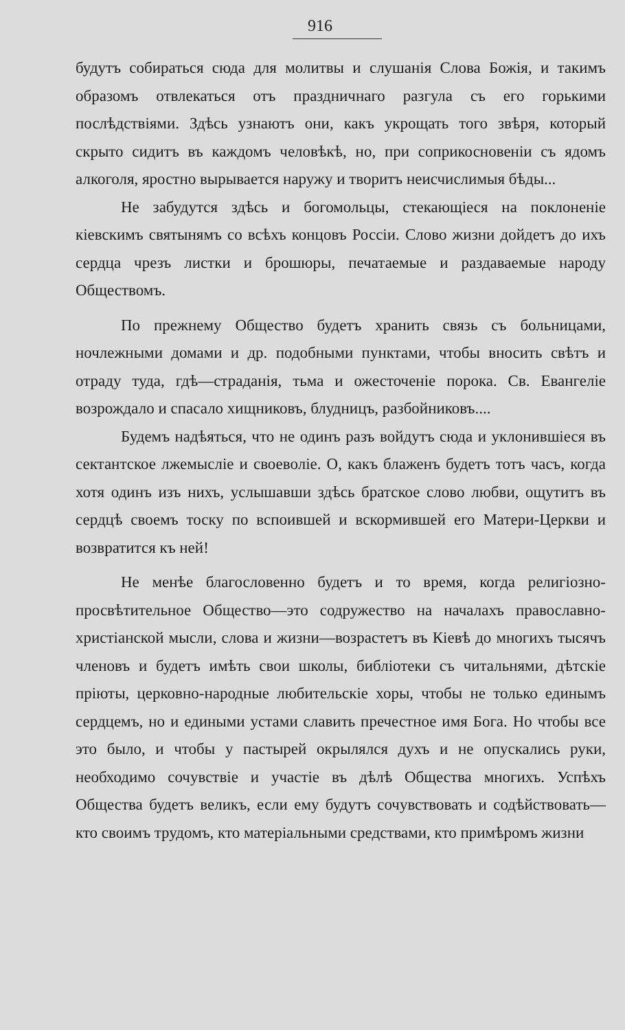916
будутъ собираться сюда для молитвы и слушанія Слова Божія, и такимъ образомъ отвлекаться отъ праздничнаго разгула съ его горькими послѣдствіями. Здѣсь узнаютъ они, какъ укрощать того звѣря, который скрыто сидитъ въ каждомъ человѣкѣ, но, при соприкосновеніи съ ядомъ алкоголя, яростно вырывается наружу и творитъ неисчислимыя бѣды...
Не забудутся здѣсь и богомольцы, стекающіеся на поклоненіе кіевскимъ святынямъ со всѣхъ концовъ Россіи. Слово жизни дойдетъ до ихъ сердца чрезъ листки и брошюры, печатаемые и раздаваемые народу Обществомъ.
По прежнему Общество будетъ хранить связь съ больницами, ночлежными домами и др. подобными пунктами, чтобы вносить свѣтъ и отраду туда, гдѣ—страданія, тьма и ожесточеніе порока. Св. Евангеліе возрождало и спасало хищниковъ, блудницъ, разбойниковъ....
Будемъ надѣяться, что не одинъ разъ войдутъ сюда и уклонившіеся въ сектантское лжемысліе и своеволіе. О, какъ блаженъ будетъ тотъ часъ, когда хотя одинъ изъ нихъ, услышавши здѣсь братское слово любви, ощутитъ въ сердцѣ своемъ тоску по вспоившей и вскормившей его Матери-Церкви и возвратится къ ней!
Не менѣе благословенно будетъ и то время, когда религіозно-просвѣтительное Общество—это содружество на началахъ православно-христіанской мысли, слова и жизни—возрастетъ въ Кіевѣ до многихъ тысячъ членовъ и будетъ имѣть свои школы, библіотеки съ читальнями, дѣтскіе пріюты, церковно-народные любительскіе хоры, чтобы не только единымъ сердцемъ, но и едиными устами славить пречестное имя Бога. Но чтобы все это было, и чтобы у пастырей окрылялся духъ и не опускались руки, необходимо сочувствіе и участіе въ дѣлѣ Общества многихъ. Успѣхъ Общества будетъ великъ, если ему будутъ сочувствовать и содѣйствовать—кто своимъ трудомъ, кто матеріальными средствами, кто примѣромъ жизни